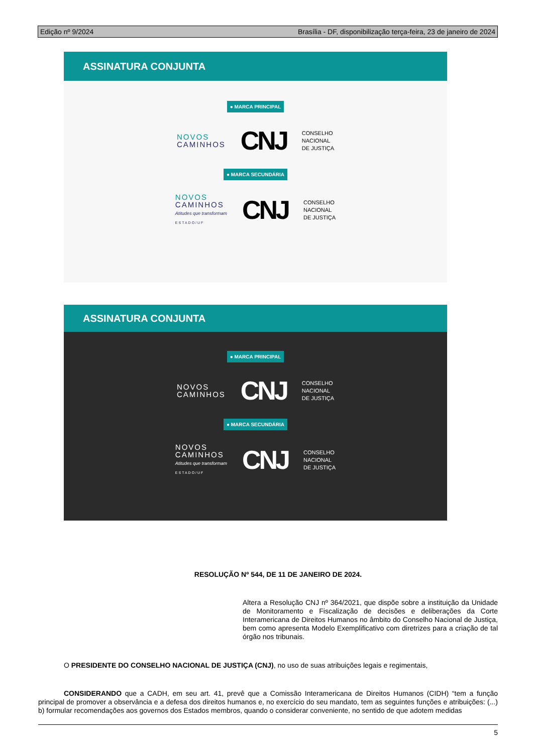Edição nº 9/2024 Brasília - DF, disponibilização terça-feira, 23 de janeiro de 2024
ASSINATURA CONJUNTA
● MARCA PRINCIPAL
NOVOS
CAMINHOS
CNJ
CONSELHO
NACIONAL
DE JUSTIÇA
● MARCA SECUNDÁRIA
NOVOS
CAMINHOS
Atitudes que transformam
ESTADO/UF
CNJ
CONSELHO
NACIONAL
DE JUSTIÇA
ASSINATURA CONJUNTA
● MARCA PRINCIPAL
NOVOS
CAMINHOS
CNJ
CONSELHO
NACIONAL
DE JUSTIÇA
● MARCA SECUNDÁRIA
NOVOS
CAMINHOS
Atitudes que transformam
ESTADO/UF
CNJ
CONSELHO
NACIONAL
DE JUSTIÇA
RESOLUÇÃO Nº 544, DE 11 DE JANEIRO DE 2024.
Altera a Resolução CNJ nº 364/2021, que dispõe sobre a instituição da Unidade de Monitoramento e Fiscalização de decisões e deliberações da Corte Interamericana de Direitos Humanos no âmbito do Conselho Nacional de Justiça, bem como apresenta Modelo Exemplificativo com diretrizes para a criação de tal órgão nos tribunais.
O PRESIDENTE DO CONSELHO NACIONAL DE JUSTIÇA (CNJ), no uso de suas atribuições legais e regimentais,
CONSIDERANDO que a CADH, em seu art. 41, prevê que a Comissão Interamericana de Direitos Humanos (CIDH) “tem a função principal de promover a observância e a defesa dos direitos humanos e, no exercício do seu mandato, tem as seguintes funções e atribuições: (...) b) formular recomendações aos governos dos Estados membros, quando o considerar conveniente, no sentido de que adotem medidas
5